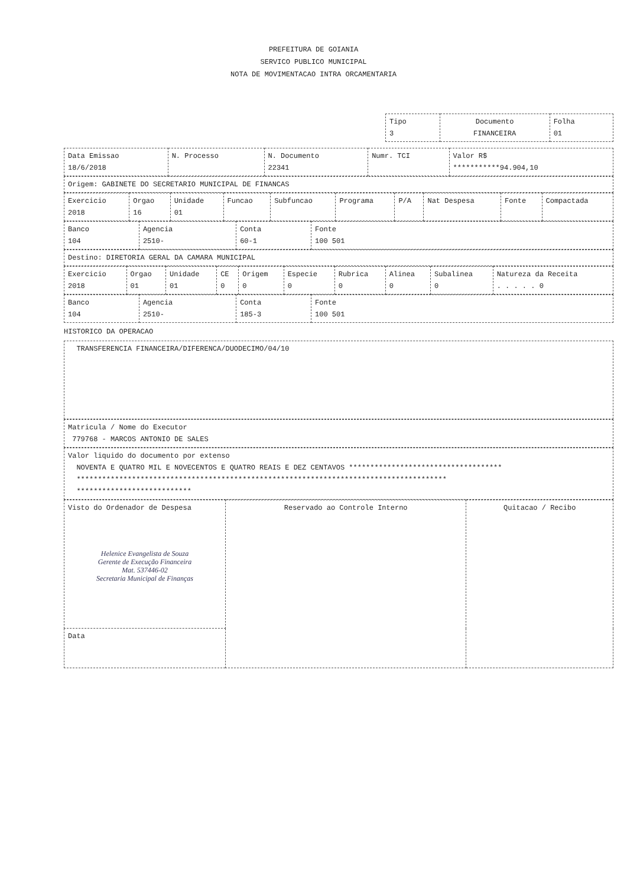PREFEITURA DE GOIANIA
SERVICO PUBLICO MUNICIPAL
NOTA DE MOVIMENTACAO INTRA ORCAMENTARIA
| Tipo 3 | Documento FINANCEIRA | Folha 01 |
| Data Emissao 18/6/2018 | N. Processo | N. Documento 22341 | Numr. TCI | Valor R$ ***********94.904,10 |
| Origem: GABINETE DO SECRETARIO MUNICIPAL DE FINANCAS |
| Exercicio 2018 | Orgao 16 | Unidade 01 | Funcao | Subfuncao | Programa | P/A | Nat Despesa | Fonte | Compactada |
| Banco 104 | Agencia 2510- | Conta 60-1 | Fonte 100 501 |
| Destino: DIRETORIA GERAL DA CAMARA MUNICIPAL |
| Exercicio 2018 | Orgao 01 | Unidade 01 | CE 0 | Origem 0 | Especie 0 | Rubrica 0 | Alinea 0 | Subalinea 0 | Natureza da Receita . . . . . 0 |
| Banco 104 | Agencia 2510- | Conta 185-3 | Fonte 100 501 |
HISTORICO DA OPERACAO
| TRANSFERENCIA FINANCEIRA/DIFERENCA/DUODECIMO/04/10 |
| Matricula / Nome do Executor 779768 - MARCOS ANTONIO DE SALES |
| Valor liquido do documento por extenso NOVENTA E QUATRO MIL E NOVECENTOS E QUATRO REAIS E DEZ CENTAVOS ************************************ *************************************************************************************** *************************** |
| Visto do Ordenador de Despesa Helenice Evangelista de Souza Gerente de Execução Financeira Mat. 537446-02 Secretaria Municipal de Finanças | Reservado ao Controle Interno | Quitacao / Recibo |
| Data | | |